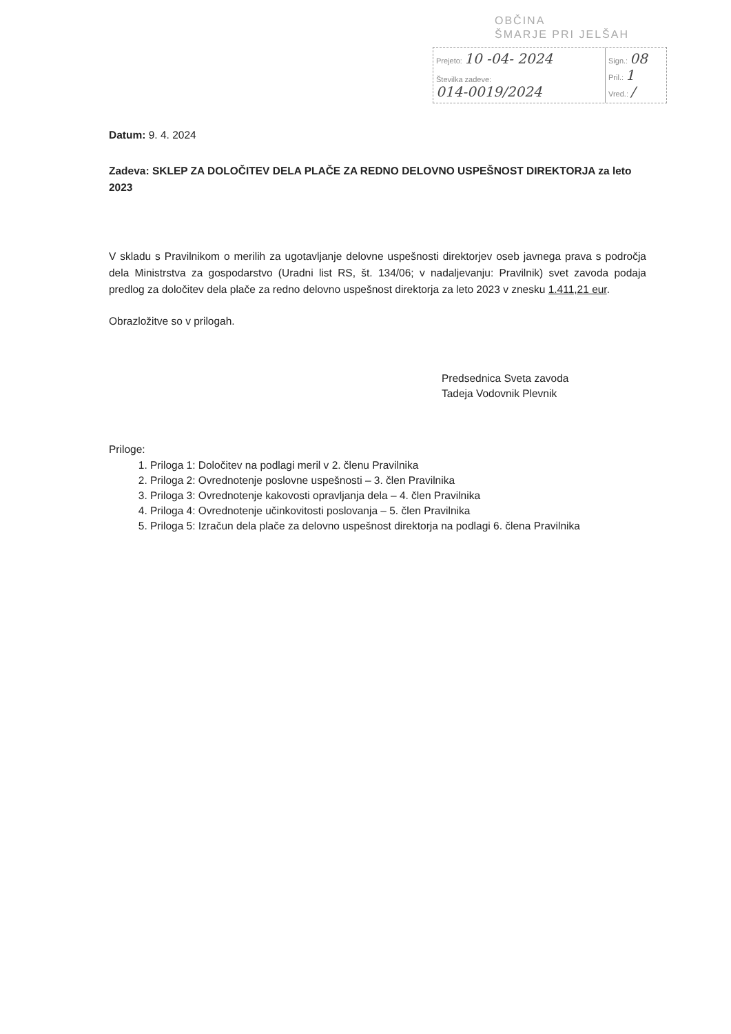OBČINA
ŠMARJE PRI JELŠAH
Prejeto: 10 -04- 2024
Številka zadeve:
014-0019/2024
Sign.: 08
Pril.: 1
Vred.: /
Datum: 9. 4. 2024
Zadeva: SKLEP ZA DOLOČITEV DELA PLAČE ZA REDNO DELOVNO USPEŠNOST DIREKTORJA za leto 2023
V skladu s Pravilnikom o merilih za ugotavljanje delovne uspešnosti direktorjev oseb javnega prava s področja dela Ministrstva za gospodarstvo (Uradni list RS, št. 134/06; v nadaljevanju: Pravilnik) svet zavoda podaja predlog za določitev dela plače za redno delovno uspešnost direktorja za leto 2023 v znesku 1.411,21 eur.
Obrazložitve so v prilogah.
Predsednica Sveta zavoda
Tadeja Vodovnik Plevnik
Priloge:
1. Priloga 1: Določitev na podlagi meril v 2. členu Pravilnika
2. Priloga 2: Ovrednotenje poslovne uspešnosti – 3. člen Pravilnika
3. Priloga 3: Ovrednotenje kakovosti opravljanja dela – 4. člen Pravilnika
4. Priloga 4: Ovrednotenje učinkovitosti poslovanja – 5. člen Pravilnika
5. Priloga 5: Izračun dela plače za delovno uspešnost direktorja na podlagi 6. člena Pravilnika